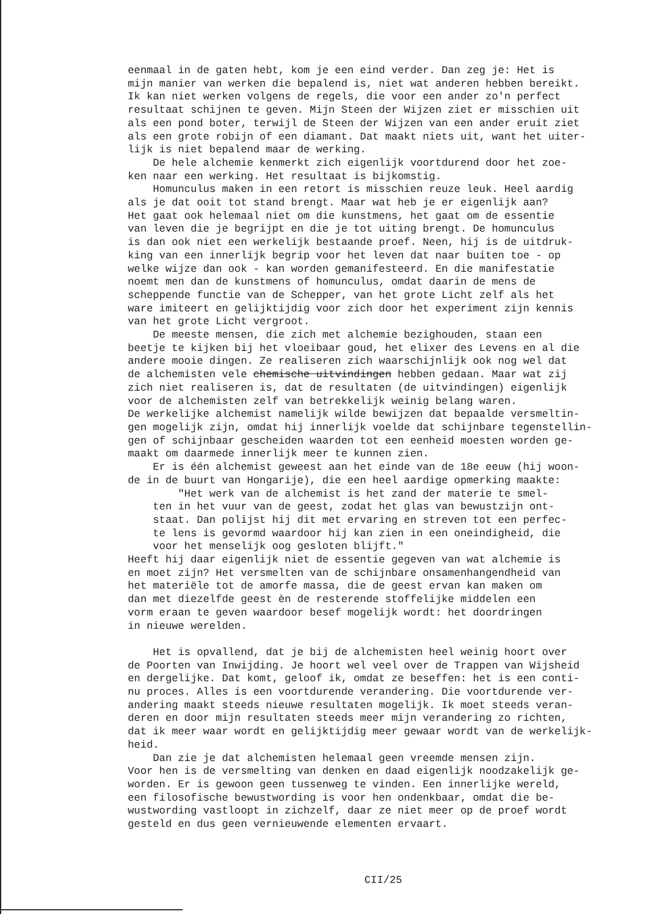eenmaal in de gaten hebt, kom je een eind verder. Dan zeg je: Het is mijn manier van werken die bepalend is, niet wat anderen hebben bereikt. Ik kan niet werken volgens de regels, die voor een ander zo'n perfect resultaat schijnen te geven. Mijn Steen der Wijzen ziet er misschien uit als een pond boter, terwijl de Steen der Wijzen van een ander eruit ziet als een grote robijn of een diamant. Dat maakt niets uit, want het uiter- lijk is niet bepalend maar de werking. De hele alchemie kenmerkt zich eigenlijk voortdurend door het zoe- ken naar een werking. Het resultaat is bijkomstig. Homunculus maken in een retort is misschien reuze leuk. Heel aardig als je dat ooit tot stand brengt. Maar wat heb je er eigenlijk aan? Het gaat ook helemaal niet om die kunstmens, het gaat om de essentie van leven die je begrijpt en die je tot uiting brengt. De homunculus is dan ook niet een werkelijk bestaande proef. Neen, hij is de uitdruk- king van een innerlijk begrip voor het leven dat naar buiten toe - op welke wijze dan ook - kan worden gemanifesteerd. En die manifestatie noemt men dan de kunstmens of homunculus, omdat daarin de mens de scheppende functie van de Schepper, van het grote Licht zelf als het ware imiteert en gelijktijdig voor zich door het experiment zijn kennis van het grote Licht vergroot. De meeste mensen, die zich met alchemie bezighouden, staan een beetje te kijken bij het vloeibaar goud, het elixer des Levens en al die andere mooie dingen. Ze realiseren zich waarschijnlijk ook nog wel dat de alchemisten vele chemische uitvindingen hebben gedaan. Maar wat zij zich niet realiseren is, dat de resultaten (de uitvindingen) eigenlijk voor de alchemisten zelf van betrekkelijk weinig belang waren. De werkelijke alchemist namelijk wilde bewijzen dat bepaalde versmeltin- gen mogelijk zijn, omdat hij innerlijk voelde dat schijnbare tegenstellin- gen of schijnbaar gescheiden waarden tot een eenheid moesten worden ge- maakt om daarmede innerlijk meer te kunnen zien. Er is één alchemist geweest aan het einde van de 18e eeuw (hij woon- de in de buurt van Hongarije), die een heel aardige opmerking maakte: "Het werk van de alchemist is het zand der materie te smel- ten in het vuur van de geest, zodat het glas van bewustzijn ont- staat. Dan polijst hij dit met ervaring en streven tot een perfec- te lens is gevormd waardoor hij kan zien in een oneindigheid, die voor het menselijk oog gesloten blijft." Heeft hij daar eigenlijk niet de essentie gegeven van wat alchemie is en moet zijn? Het versmelten van de schijnbare onsamenhangendheid van het materiële tot de amorfe massa, die de geest ervan kan maken om dan met diezelfde geest èn de resterende stoffelijke middelen een vorm eraan te geven waardoor besef mogelijk wordt: het doordringen in nieuwe werelden. Het is opvallend, dat je bij de alchemisten heel weinig hoort over de Poorten van Inwijding. Je hoort wel veel over de Trappen van Wijsheid en dergelijke. Dat komt, geloof ik, omdat ze beseffen: het is een conti- nu proces. Alles is een voortdurende verandering. Die voortdurende ver- andering maakt steeds nieuwe resultaten mogelijk. Ik moet steeds veran- deren en door mijn resultaten steeds meer mijn verandering zo richten, dat ik meer waar wordt en gelijktijdig meer gewaar wordt van de werkelijk- heid. Dan zie je dat alchemisten helemaal geen vreemde mensen zijn. Voor hen is de versmelting van denken en daad eigenlijk noodzakelijk ge- worden. Er is gewoon geen tussenweg te vinden. Een innerlijke wereld, een filosofische bewustwording is voor hen ondenkbaar, omdat die be- wustwording vastloopt in zichzelf, daar ze niet meer op de proef wordt gesteld en dus geen vernieuwende elementen ervaart.
CII/25